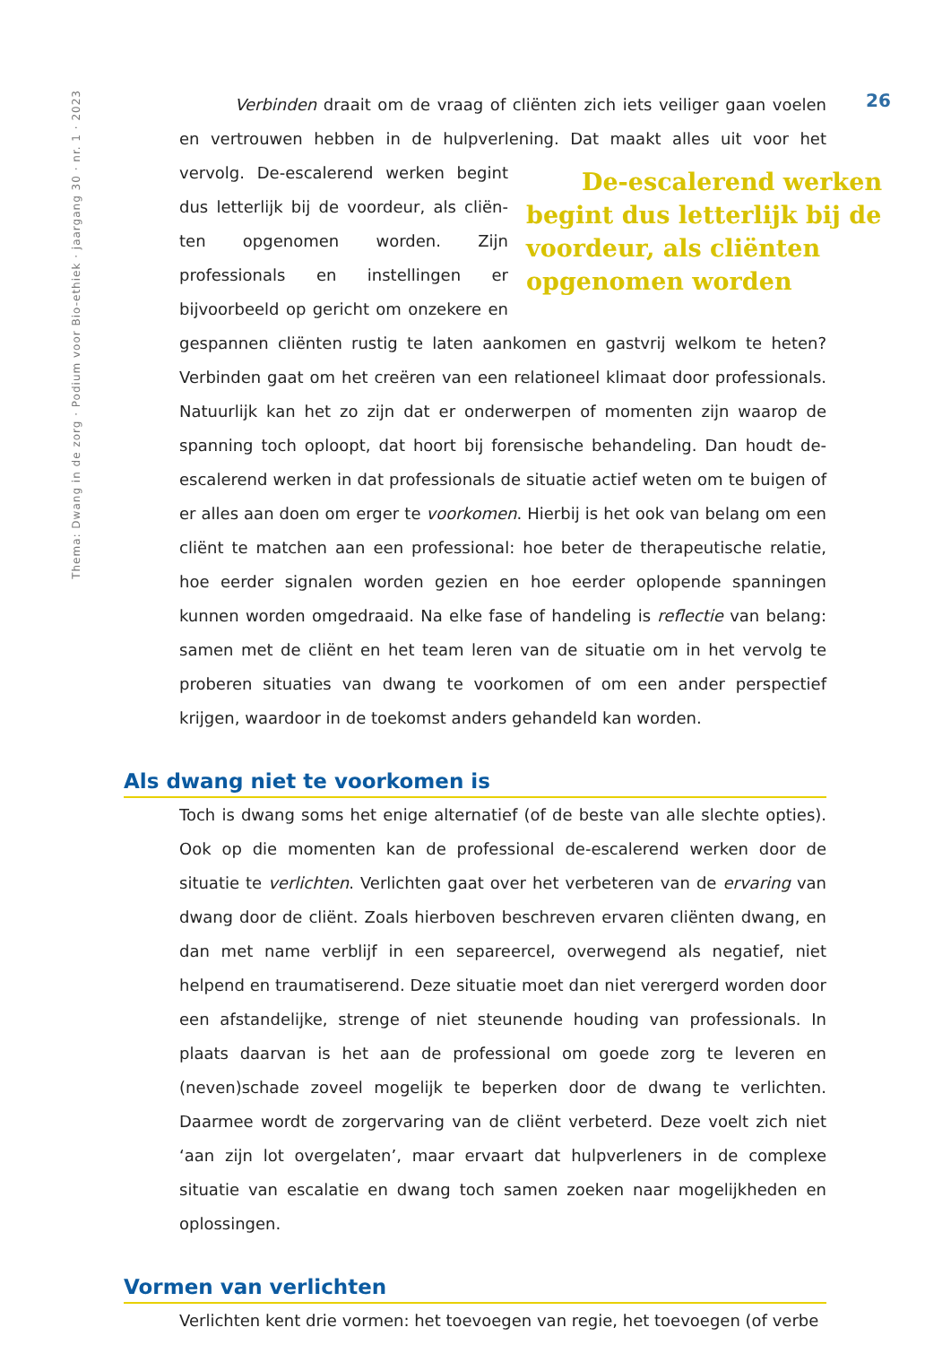Thema: Dwang in de zorg · Podium voor Bio-ethiek · jaargang 30 · nr. 1 · 2023
26
Verbinden draait om de vraag of cliënten zich iets veiliger gaan voelen en vertrouwen hebben in de hulpverlening. Dat maakt alles uit voor het vervolg. De-escalerend werken begint dus letterlijk bij de voordeur, als cliënten opgenomen worden De-escalerend werken begint dus letterlijk bij de voordeur, als cliën­ten opgenomen worden. Zijn professionals en instellingen er bijvoorbeeld op gericht om onzekere en gespannen cliënten rustig te laten aan­komen en gastvrij welkom te heten? Verbinden gaat om het creëren van een rela­tioneel klimaat door professionals. Natuurlijk kan het zo zijn dat er onderwerpen of momenten zijn waarop de spanning toch oploopt, dat hoort bij forensische behandeling. Dan houdt de-escalerend werken in dat professionals de situatie actief weten om te buigen of er alles aan doen om erger te voorkomen. Hier­bij is het ook van belang om een cliënt te matchen aan een professional: hoe beter de therapeutische relatie, hoe eerder signalen worden gezien en hoe eerder oplopende spanningen kunnen worden omgedraaid. Na elke fase of handeling is reflectie van belang: samen met de cliënt en het team leren van de situatie om in het vervolg te proberen situaties van dwang te voorkomen of om een ander perspectief krijgen, waardoor in de toekomst anders gehandeld kan worden.
Als dwang niet te voorkomen is
Toch is dwang soms het enige alternatief (of de beste van alle slechte opties). Ook op die momenten kan de professional de-escalerend werken door de situatie te verlichten. Verlichten gaat over het verbeteren van de ervaring van dwang door de cliënt. Zoals hierboven beschreven ervaren cliënten dwang, en dan met name verblijf in een separeercel, overwegend als negatief, niet helpend en trauma­tiserend. Deze situatie moet dan niet verergerd worden door een afstandelijke, strenge of niet steunende houding van professionals. In plaats daarvan is het aan de professional om goede zorg te leveren en (neven)schade zoveel mogelijk te beperken door de dwang te verlichten. Daarmee wordt de zorgervaring van de cliënt verbeterd. Deze voelt zich niet ‘aan zijn lot overgelaten’, maar ervaart dat hulpverleners in de complexe situatie van escalatie en dwang toch samen zoeken naar mogelijkheden en oplossingen.
Vormen van verlichten
Verlichten kent drie vormen: het toevoegen van regie, het toevoegen (of verbe­